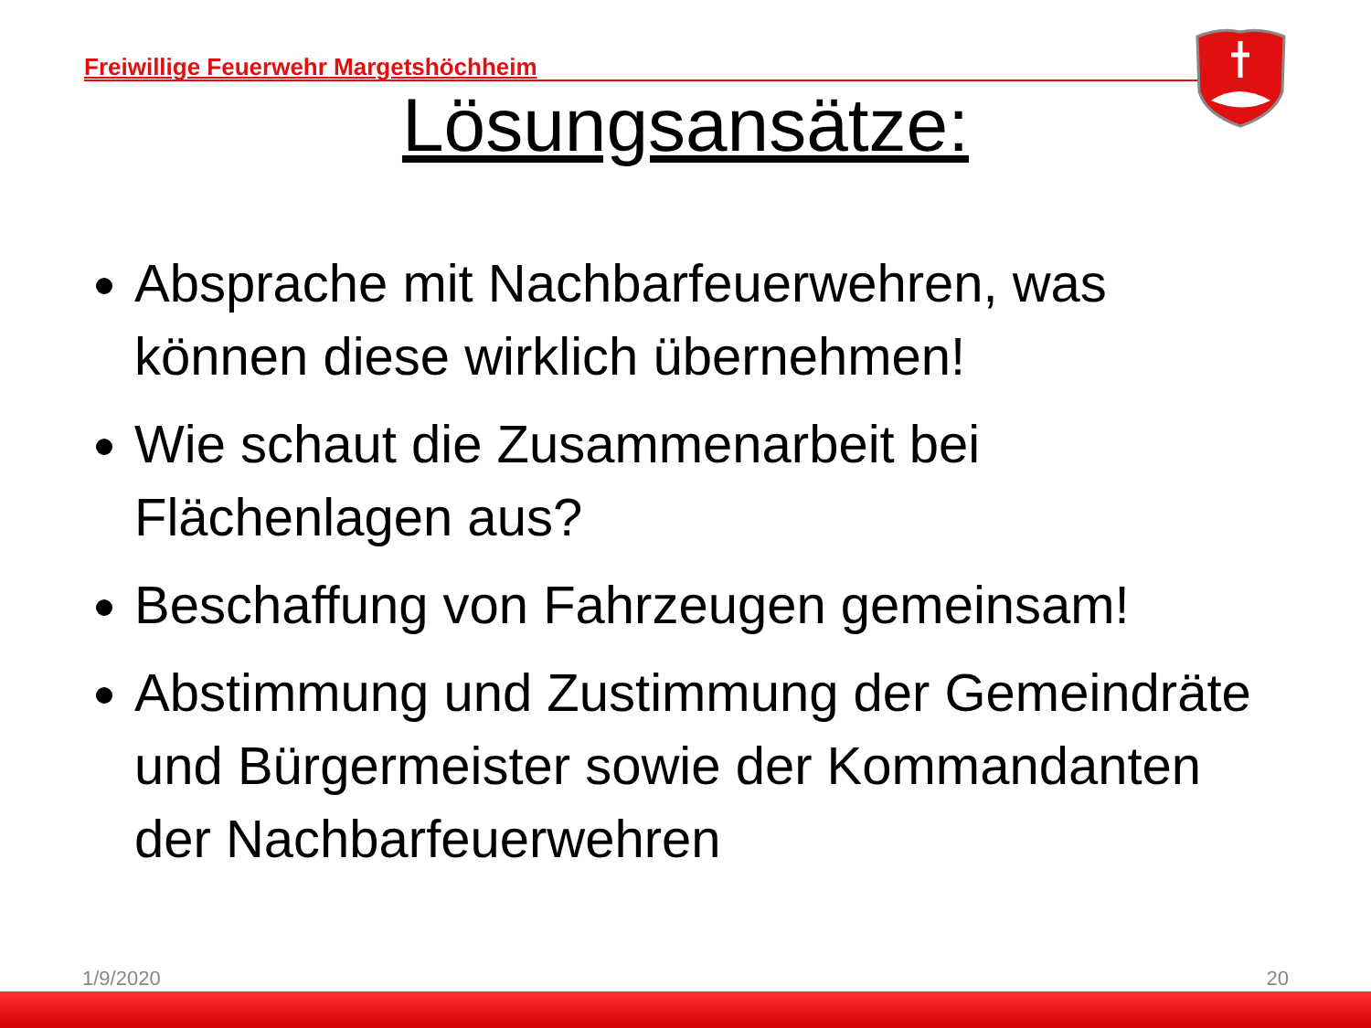Freiwillige Feuerwehr Margetshöchheim
Lösungsansätze:
Absprache mit Nachbarfeuerwehren, was können diese wirklich übernehmen!
Wie schaut die Zusammenarbeit bei Flächenlagen aus?
Beschaffung von Fahrzeugen gemeinsam!
Abstimmung und Zustimmung der Gemeindräte und Bürgermeister sowie der Kommandanten der Nachbarfeuerwehren
1/9/2020 20